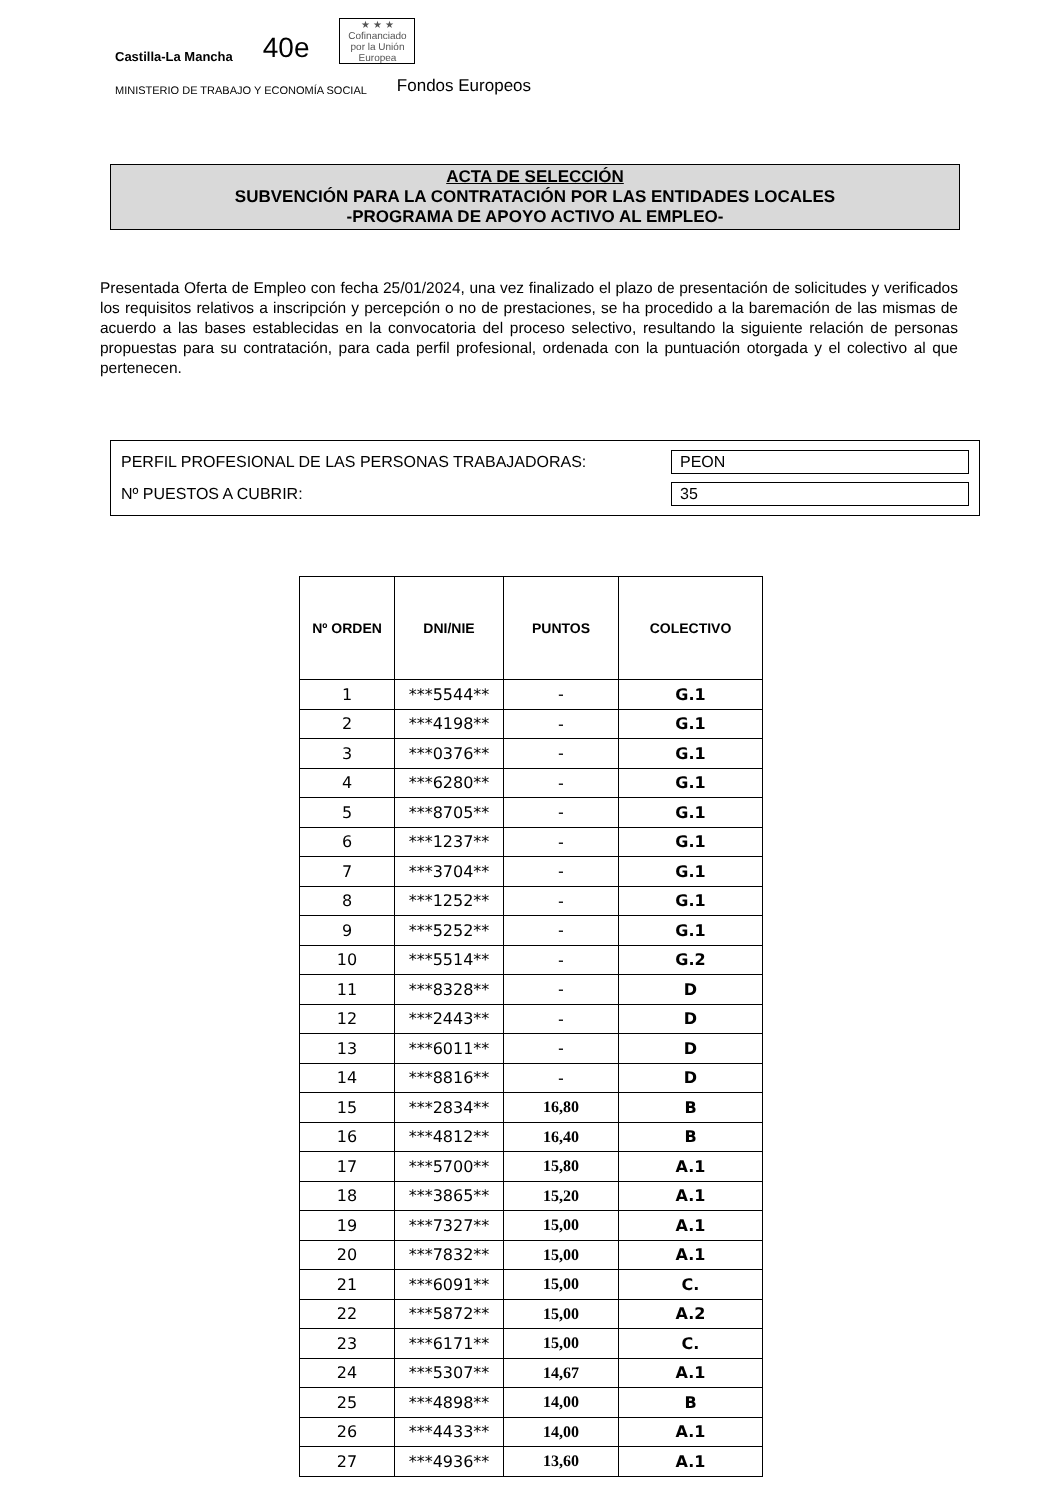Castilla-La Mancha 40e
★ ★ ★
Cofinanciado por la Unión Europea
MINISTERIO DE TRABAJO Y ECONOMÍA SOCIAL Fondos Europeos
ACTA DE SELECCIÓN
SUBVENCIÓN PARA LA CONTRATACIÓN POR LAS ENTIDADES LOCALES
-PROGRAMA DE APOYO ACTIVO AL EMPLEO-
Presentada Oferta de Empleo con fecha 25/01/2024, una vez finalizado el plazo de presentación de solicitudes y verificados los requisitos relativos a inscripción y percepción o no de prestaciones, se ha procedido a la baremación de las mismas de acuerdo a las bases establecidas en la convocatoria del proceso selectivo, resultando la siguiente relación de personas propuestas para su contratación, para cada perfil profesional, ordenada con la puntuación otorgada y el colectivo al que pertenecen.
PERFIL PROFESIONAL DE LAS PERSONAS TRABAJADORAS: PEON
Nº PUESTOS A CUBRIR: 35
| Nº ORDEN | DNI/NIE | PUNTOS | COLECTIVO |
| --- | --- | --- | --- |
| 1 | ***5544** | - | G.1 |
| 2 | ***4198** | - | G.1 |
| 3 | ***0376** | - | G.1 |
| 4 | ***6280** | - | G.1 |
| 5 | ***8705** | - | G.1 |
| 6 | ***1237** | - | G.1 |
| 7 | ***3704** | - | G.1 |
| 8 | ***1252** | - | G.1 |
| 9 | ***5252** | - | G.1 |
| 10 | ***5514** | - | G.2 |
| 11 | ***8328** | - | D |
| 12 | ***2443** | - | D |
| 13 | ***6011** | - | D |
| 14 | ***8816** | - | D |
| 15 | ***2834** | 16,80 | B |
| 16 | ***4812** | 16,40 | B |
| 17 | ***5700** | 15,80 | A.1 |
| 18 | ***3865** | 15,20 | A.1 |
| 19 | ***7327** | 15,00 | A.1 |
| 20 | ***7832** | 15,00 | A.1 |
| 21 | ***6091** | 15,00 | C. |
| 22 | ***5872** | 15,00 | A.2 |
| 23 | ***6171** | 15,00 | C. |
| 24 | ***5307** | 14,67 | A.1 |
| 25 | ***4898** | 14,00 | B |
| 26 | ***4433** | 14,00 | A.1 |
| 27 | ***4936** | 13,60 | A.1 |